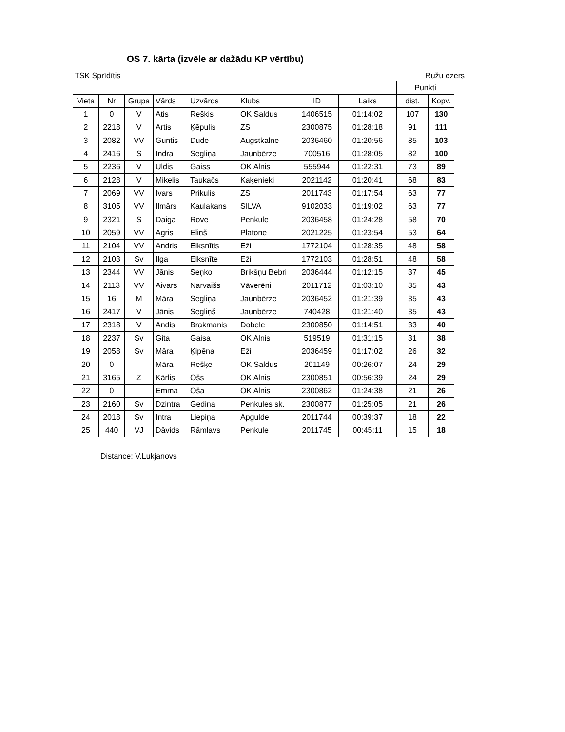OS 7. kārta (izvēle ar dažādu KP vērtību)
TSK Sprīdītis Ružu ezers
| | | | | | | | | Punkti | |
| --- | --- | --- | --- | --- | --- | --- | --- | --- | --- |
| Vieta | Nr | Grupa | Vārds | Uzvārds | Klubs | ID | Laiks | dist. | Kopv. |
| 1 | 0 | V | Atis | Reškis | OK Saldus | 1406515 | 01:14:02 | 107 | 130 |
| 2 | 2218 | V | Artis | Ķēpulis | ZS | 2300875 | 01:28:18 | 91 | 111 |
| 3 | 2082 | VV | Guntis | Dude | Augstkalne | 2036460 | 01:20:56 | 85 | 103 |
| 4 | 2416 | S | Indra | Segliņa | Jaunbērze | 700516 | 01:28:05 | 82 | 100 |
| 5 | 2236 | V | Uldis | Gaiss | OK Alnis | 555944 | 01:22:31 | 73 | 89 |
| 6 | 2128 | V | Miķelis | Taukačs | Kaķenieki | 2021142 | 01:20:41 | 68 | 83 |
| 7 | 2069 | VV | Ivars | Prikulis | ZS | 2011743 | 01:17:54 | 63 | 77 |
| 8 | 3105 | VV | Ilmārs | Kaulakans | SILVA | 9102033 | 01:19:02 | 63 | 77 |
| 9 | 2321 | S | Daiga | Rove | Penkule | 2036458 | 01:24:28 | 58 | 70 |
| 10 | 2059 | VV | Agris | Eliņš | Platone | 2021225 | 01:23:54 | 53 | 64 |
| 11 | 2104 | VV | Andris | Elksnītis | Eži | 1772104 | 01:28:35 | 48 | 58 |
| 12 | 2103 | Sv | Ilga | Elksnīte | Eži | 1772103 | 01:28:51 | 48 | 58 |
| 13 | 2344 | VV | Jānis | Seņko | Brikšņu Bebri | 2036444 | 01:12:15 | 37 | 45 |
| 14 | 2113 | VV | Aivars | Narvaišs | Vāverēni | 2011712 | 01:03:10 | 35 | 43 |
| 15 | 16 | M | Māra | Segliņa | Jaunbērze | 2036452 | 01:21:39 | 35 | 43 |
| 16 | 2417 | V | Jānis | Segliņš | Jaunbērze | 740428 | 01:21:40 | 35 | 43 |
| 17 | 2318 | V | Andis | Brakmanis | Dobele | 2300850 | 01:14:51 | 33 | 40 |
| 18 | 2237 | Sv | Gita | Gaisa | OK Alnis | 519519 | 01:31:15 | 31 | 38 |
| 19 | 2058 | Sv | Māra | Ķipēna | Eži | 2036459 | 01:17:02 | 26 | 32 |
| 20 | 0 | | Māra | Rešķe | OK Saldus | 201149 | 00:26:07 | 24 | 29 |
| 21 | 3165 | Z | Kārlis | Ošs | OK Alnis | 2300851 | 00:56:39 | 24 | 29 |
| 22 | 0 | | Emma | Oša | OK Alnis | 2300862 | 01:24:38 | 21 | 26 |
| 23 | 2160 | Sv | Dzintra | Gediņa | Penkules sk. | 2300877 | 01:25:05 | 21 | 26 |
| 24 | 2018 | Sv | Intra | Liepiņa | Apgulde | 2011744 | 00:39:37 | 18 | 22 |
| 25 | 440 | VJ | Dāvids | Rāmlavs | Penkule | 2011745 | 00:45:11 | 15 | 18 |
Distance: V.Lukjanovs